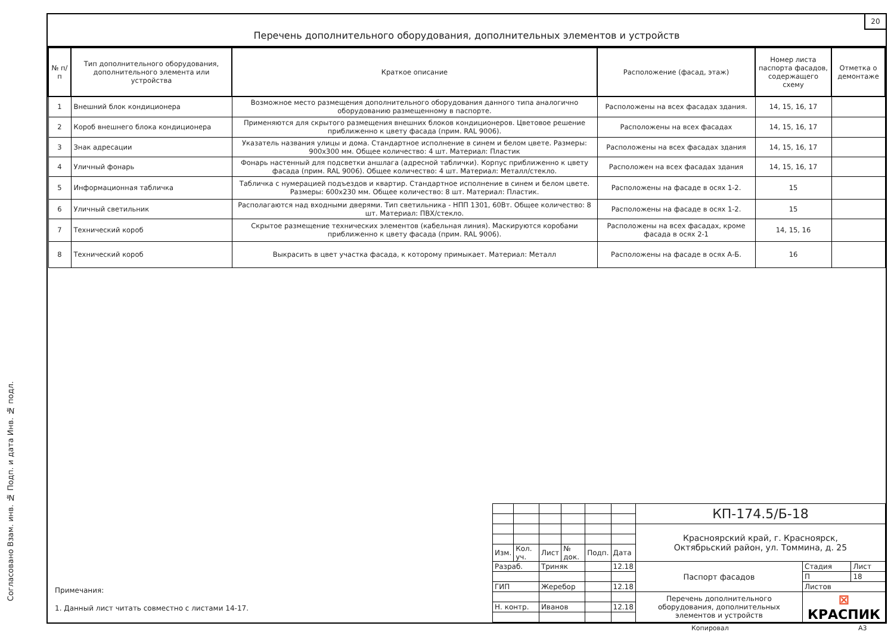Согласовано Взам. инв. № Подп. и дата Инв. № подл.
20
Перечень дополнительного оборудования, дополнительных элементов и устройств
| № п/п | Тип дополнительного оборудования, дополнительного элемента или устройства | Краткое описание | Расположение (фасад, этаж) | Номер листа паспорта фасадов, содержащего схему | Отметка о демонтаже |
| --- | --- | --- | --- | --- | --- |
| 1 | Внешний блок кондиционера | Возможное место размещения дополнительного оборудования данного типа аналогично оборудованию размещенному в паспорте. | Расположены на всех фасадах здания. | 14, 15, 16, 17 | |
| 2 | Короб внешнего блока кондиционера | Применяются для скрытого размещения внешних блоков кондиционеров. Цветовое решение приближенно к цвету фасада (прим. RAL 9006). | Расположены на всех фасадах | 14, 15, 16, 17 | |
| 3 | Знак адресации | Указатель названия улицы и дома. Стандартное исполнение в синем и белом цвете. Размеры: 900х300 мм. Общее количество: 4 шт. Материал: Пластик | Расположены на всех фасадах здания | 14, 15, 16, 17 | |
| 4 | Уличный фонарь | Фонарь настенный для подсветки аншлага (адресной таблички). Корпус приближенно к цвету фасада (прим. RAL 9006). Общее количество: 4 шт. Материал: Металл/стекло. | Расположен на всех фасадах здания | 14, 15, 16, 17 | |
| 5 | Информационная табличка | Табличка с нумерацией подъездов и квартир. Стандартное исполнение в синем и белом цвете. Размеры: 600х230 мм. Общее количество: 8 шт. Материал: Пластик. | Расположены на фасаде в осях 1-2. | 15 | |
| 6 | Уличный светильник | Располагаются над входными дверями. Тип светильника - НПП 1301, 60Вт. Общее количество: 8 шт. Материал: ПВХ/стекло. | Расположены на фасаде в осях 1-2. | 15 | |
| 7 | Технический короб | Скрытое размещение технических элементов (кабельная линия). Маскируются коробами приближенно к цвету фасада (прим. RAL 9006). | Расположены на всех фасадах, кроме фасада в осях 2-1 | 14, 15, 16 | |
| 8 | Технический короб | Выкрасить в цвет участка фасада, к которому примыкает. Материал: Металл | Расположены на фасаде в осях А-Б. | 16 | |
Примечания:
1. Данный лист читать совместно с листами 14-17.
| | | | | | | КП-174.5/Б-18 | | |
| | | | | | | Красноярский край, г. Красноярск, Октябрьский район, ул. Томмина, д. 25 | | |
| Изм. | Кол. уч. | Лист | № док. | Подп. | Дата | | | |
| Разраб. | | Триняк | | | 12.18 | Паспорт фасадов | Стадия | Лист |
| | | | | | | | П | 18 |
| ГИП | | Жеребор | | | 12.18 | | Листов | |
| | | | | | | Перечень дополнительного оборудования, дополнительных элементов и устройств | ⊠ КРАСПИК | |
| Н. контр. | | Иванов | | | 12.18 | | | |
Копировал А3